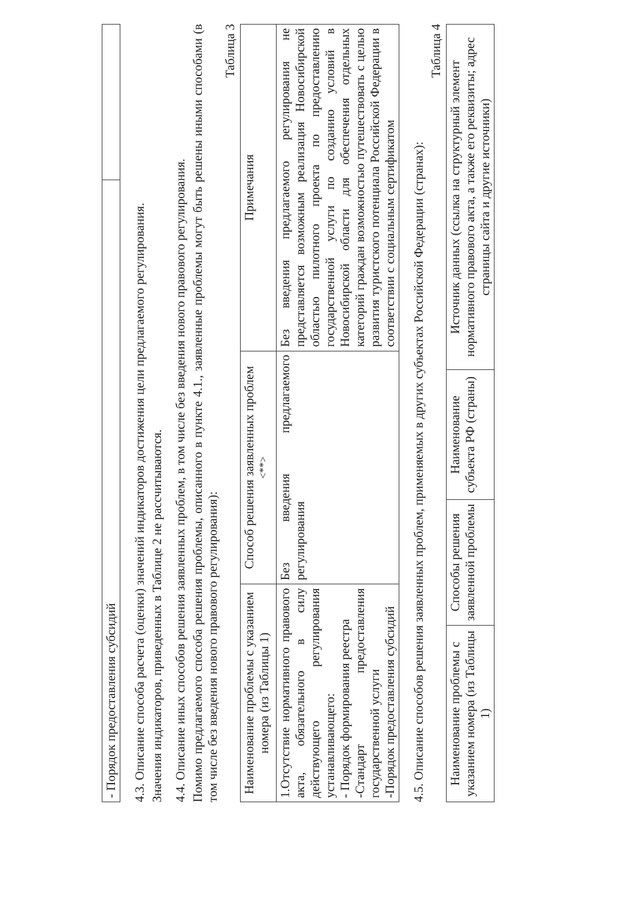| - Порядок предоставления субсидий | |
4.3. Описание способа расчета (оценки) значений индикаторов достижения цели предлагаемого регулирования.
Значения индикаторов, приведенных в Таблице 2 не рассчитываются.
4.4. Описание иных способов решения заявленных проблем, в том числе без введения нового правового регулирования.
Помимо предлагаемого способа решения проблемы, описанного в пункте 4.1., заявленные проблемы могут быть решены иными способами (в том числе без введения нового правового регулирования):
Таблица 3
| Наименование проблемы с указанием номера (из Таблицы 1) | Способ решения заявленных проблем <sup><**></sup> | Примечания |
| --- | --- | --- |
| 1.Отсутствие нормативного правового акта, обязательного в силу действующего регулирования устанавливающего: - Порядок формирования реестра -Стандарт предоставления государственной услуги -Порядок предоставления субсидий | Без введения предлагаемого регулирования | Без введения предлагаемого регулирования не представляется возможным реализация Новосибирской областью пилотного проекта по предоставлению государственной услуги по созданию условий в Новосибирской области для обеспечения отдельных категорий граждан возможностью путешествовать с целью развития туристского потенциала Российской Федерации в соответствии с социальным сертификатом |
4.5. Описание способов решения заявленных проблем, применяемых в других субъектах Российской Федерации (странах):
Таблица 4
| Наименование проблемы с указанием номера (из Таблицы 1) | Способы решения заявленной проблемы | Наименование субъекта РФ (страны) | Источник данных (ссылка на структурный элемент нормативного правового акта, а также его реквизиты; адрес страницы сайта и другие источники) |
| --- | --- | --- | --- |